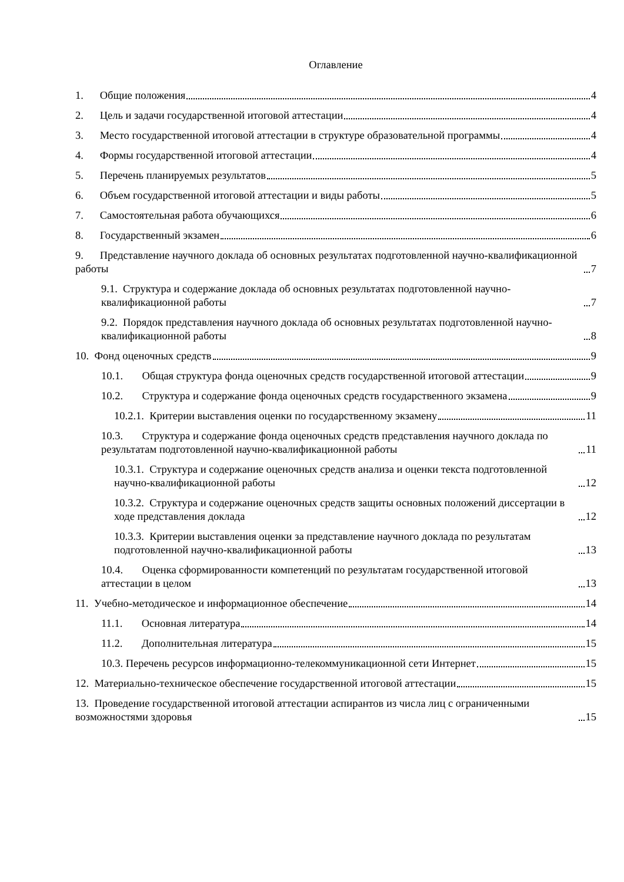Оглавление
1. Общие положения 4
2. Цель и задачи государственной итоговой аттестации 4
3. Место государственной итоговой аттестации в структуре образовательной программы 4
4. Формы государственной итоговой аттестации 4
5. Перечень планируемых результатов 5
6. Объем государственной итоговой аттестации и виды работы 5
7. Самостоятельная работа обучающихся 6
8. Государственный экзамен 6
9. Представление научного доклада об основных результатах подготовленной научно-квалификационной работы 7
9.1. Структура и содержание доклада об основных результатах подготовленной научно-квалификационной работы 7
9.2. Порядок представления научного доклада об основных результатах подготовленной научно-квалификационной работы 8
10. Фонд оценочных средств 9
10.1. Общая структура фонда оценочных средств государственной итоговой аттестации 9
10.2. Структура и содержание фонда оценочных средств государственного экзамена 9
10.2.1. Критерии выставления оценки по государственному экзамену 11
10.3. Структура и содержание фонда оценочных средств представления научного доклада по результатам подготовленной научно-квалификационной работы 11
10.3.1. Структура и содержание оценочных средств анализа и оценки текста подготовленной научно-квалификационной работы 12
10.3.2. Структура и содержание оценочных средств защиты основных положений диссертации в ходе представления доклада 12
10.3.3. Критерии выставления оценки за представление научного доклада по результатам подготовленной научно-квалификационной работы 13
10.4. Оценка сформированности компетенций по результатам государственной итоговой аттестации в целом 13
11. Учебно-методическое и информационное обеспечение 14
11.1. Основная литература 14
11.2. Дополнительная литература 15
10.3. Перечень ресурсов информационно-телекоммуникационной сети Интернет 15
12. Материально-техническое обеспечение государственной итоговой аттестации 15
13. Проведение государственной итоговой аттестации аспирантов из числа лиц с ограниченными возможностями здоровья 15